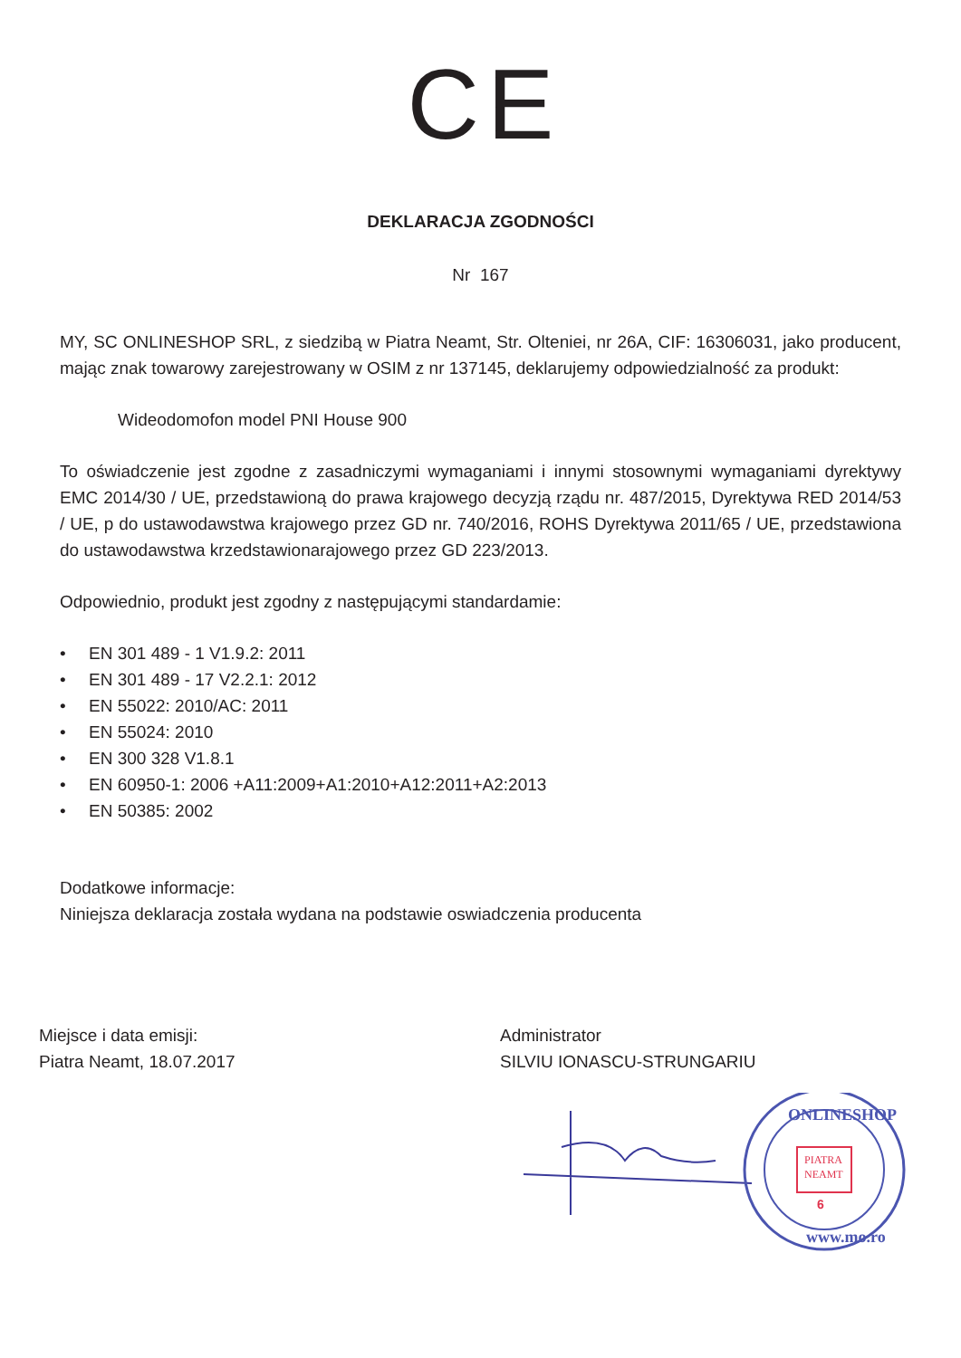C E
DEKLARACJA ZGODNOŚCI
Nr 167
MY, SC ONLINESHOP SRL, z siedzibą w Piatra Neamt, Str. Olteniei, nr 26A, CIF: 16306031, jako producent, mając znak towarowy zarejestrowany w OSIM z nr 137145, deklarujemy odpowiedzialność za produkt:
Wideodomofon model PNI House 900
To oświadczenie jest zgodne z zasadniczymi wymaganiami i innymi stosownymi wymaganiami dyrektywy EMC 2014/30 / UE, przedstawioną do prawa krajowego decyzją rządu nr. 487/2015, Dyrektywa RED 2014/53 / UE, p do ustawodawstwa krajowego przez GD nr. 740/2016, ROHS Dyrektywa 2011/65 / UE, przedstawiona do ustawodawstwa krzedstawionarajowego przez GD 223/2013.
Odpowiednio, produkt jest zgodny z następującymi standardamie:
• EN 301 489 - 1 V1.9.2: 2011
• EN 301 489 - 17 V2.2.1: 2012
• EN 55022: 2010/AC: 2011
• EN 55024: 2010
• EN 300 328 V1.8.1
• EN 60950-1: 2006 +A11:2009+A1:2010+A12:2011+A2:2013
• EN 50385: 2002
Dodatkowe informacje:
Niniejsza deklaracja została wydana na podstawie oswiadczenia producenta
Miejsce i data emisji:
Piatra Neamt, 18.07.2017
Administrator
SILVIU IONASCU-STRUNGARIU
ONLINESHOP
www.mo.ro
PIATRA
NEAMT
6